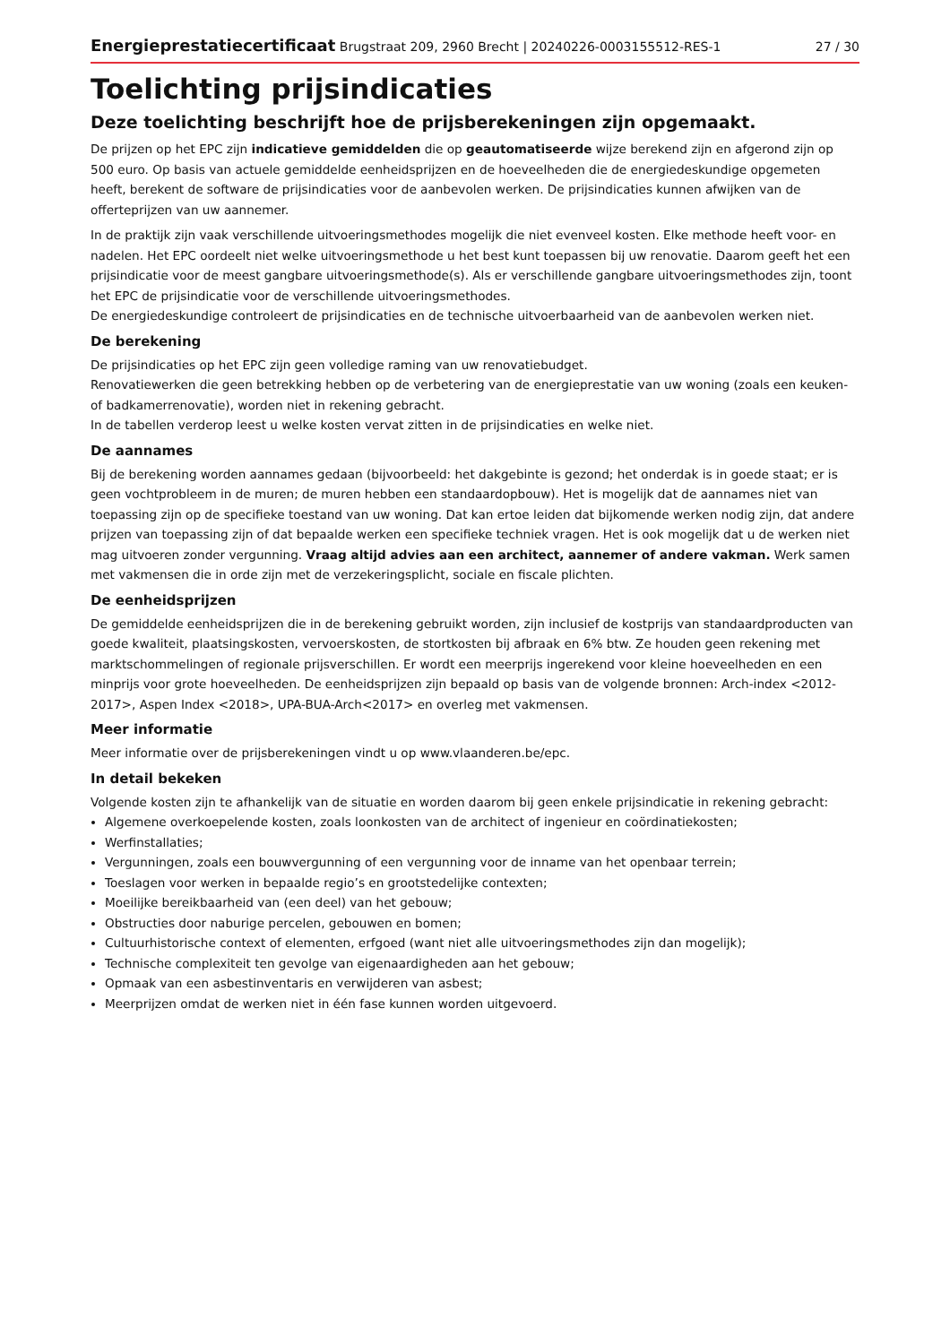Energieprestatiecertificaat Brugstraat 209, 2960 Brecht | 20240226-0003155512-RES-1 27 / 30
Toelichting prijsindicaties
Deze toelichting beschrijft hoe de prijsberekeningen zijn opgemaakt.
De prijzen op het EPC zijn indicatieve gemiddelden die op geautomatiseerde wijze berekend zijn en afgerond zijn op 500 euro. Op basis van actuele gemiddelde eenheidsprijzen en de hoeveelheden die de energiedeskundige opgemeten heeft, berekent de software de prijsindicaties voor de aanbevolen werken. De prijsindicaties kunnen afwijken van de offerteprijzen van uw aannemer.
In de praktijk zijn vaak verschillende uitvoeringsmethodes mogelijk die niet evenveel kosten. Elke methode heeft voor- en nadelen. Het EPC oordeelt niet welke uitvoeringsmethode u het best kunt toepassen bij uw renovatie. Daarom geeft het een prijsindicatie voor de meest gangbare uitvoeringsmethode(s). Als er verschillende gangbare uitvoeringsmethodes zijn, toont het EPC de prijsindicatie voor de verschillende uitvoeringsmethodes.
De energiedeskundige controleert de prijsindicaties en de technische uitvoerbaarheid van de aanbevolen werken niet.
De berekening
De prijsindicaties op het EPC zijn geen volledige raming van uw renovatiebudget.
Renovatiewerken die geen betrekking hebben op de verbetering van de energieprestatie van uw woning (zoals een keuken- of badkamerrenovatie), worden niet in rekening gebracht.
In de tabellen verderop leest u welke kosten vervat zitten in de prijsindicaties en welke niet.
De aannames
Bij de berekening worden aannames gedaan (bijvoorbeeld: het dakgebinte is gezond; het onderdak is in goede staat; er is geen vochtprobleem in de muren; de muren hebben een standaardopbouw). Het is mogelijk dat de aannames niet van toepassing zijn op de specifieke toestand van uw woning. Dat kan ertoe leiden dat bijkomende werken nodig zijn, dat andere prijzen van toepassing zijn of dat bepaalde werken een specifieke techniek vragen. Het is ook mogelijk dat u de werken niet mag uitvoeren zonder vergunning. Vraag altijd advies aan een architect, aannemer of andere vakman. Werk samen met vakmensen die in orde zijn met de verzekeringsplicht, sociale en fiscale plichten.
De eenheidsprijzen
De gemiddelde eenheidsprijzen die in de berekening gebruikt worden, zijn inclusief de kostprijs van standaardproducten van goede kwaliteit, plaatsingskosten, vervoerskosten, de stortkosten bij afbraak en 6% btw. Ze houden geen rekening met marktschommelingen of regionale prijsverschillen. Er wordt een meerprijs ingerekend voor kleine hoeveelheden en een minprijs voor grote hoeveelheden. De eenheidsprijzen zijn bepaald op basis van de volgende bronnen: Arch-index <2012-2017>, Aspen Index <2018>, UPA-BUA-Arch<2017> en overleg met vakmensen.
Meer informatie
Meer informatie over de prijsberekeningen vindt u op www.vlaanderen.be/epc.
In detail bekeken
Volgende kosten zijn te afhankelijk van de situatie en worden daarom bij geen enkele prijsindicatie in rekening gebracht:
Algemene overkoepelende kosten, zoals loonkosten van de architect of ingenieur en coördinatiekosten;
Werfinstallaties;
Vergunningen, zoals een bouwvergunning of een vergunning voor de inname van het openbaar terrein;
Toeslagen voor werken in bepaalde regio’s en grootstedelijke contexten;
Moeilijke bereikbaarheid van (een deel) van het gebouw;
Obstructies door naburige percelen, gebouwen en bomen;
Cultuurhistorische context of elementen, erfgoed (want niet alle uitvoeringsmethodes zijn dan mogelijk);
Technische complexiteit ten gevolge van eigenaardigheden aan het gebouw;
Opmaak van een asbestinventaris en verwijderen van asbest;
Meerprijzen omdat de werken niet in één fase kunnen worden uitgevoerd.